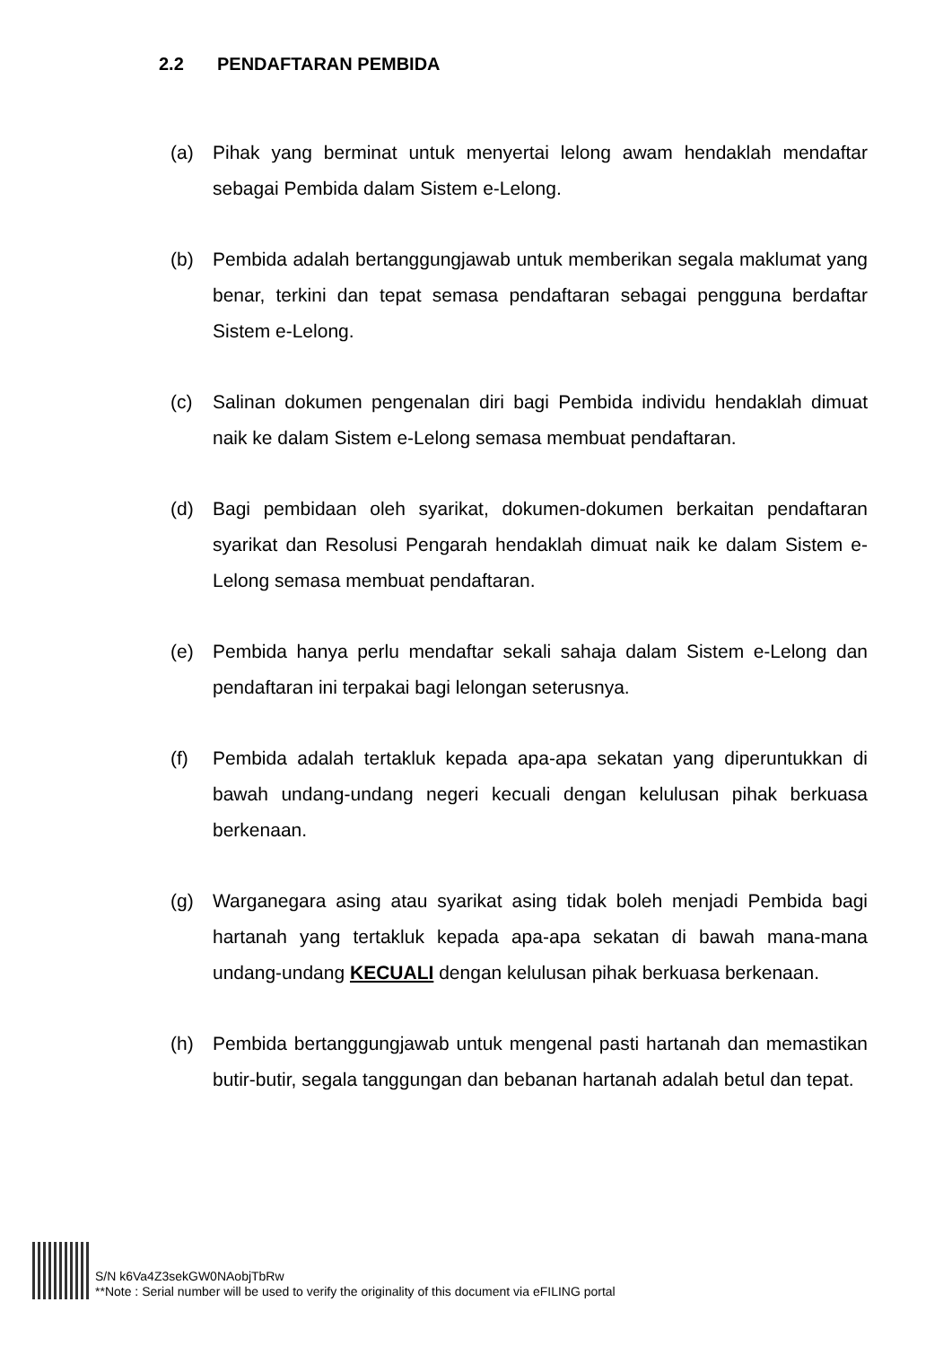2.2 PENDAFTARAN PEMBIDA
(a) Pihak yang berminat untuk menyertai lelong awam hendaklah mendaftar sebagai Pembida dalam Sistem e-Lelong.
(b) Pembida adalah bertanggungjawab untuk memberikan segala maklumat yang benar, terkini dan tepat semasa pendaftaran sebagai pengguna berdaftar Sistem e-Lelong.
(c) Salinan dokumen pengenalan diri bagi Pembida individu hendaklah dimuat naik ke dalam Sistem e-Lelong semasa membuat pendaftaran.
(d) Bagi pembidaan oleh syarikat, dokumen-dokumen berkaitan pendaftaran syarikat dan Resolusi Pengarah hendaklah dimuat naik ke dalam Sistem e-Lelong semasa membuat pendaftaran.
(e) Pembida hanya perlu mendaftar sekali sahaja dalam Sistem e-Lelong dan pendaftaran ini terpakai bagi lelongan seterusnya.
(f) Pembida adalah tertakluk kepada apa-apa sekatan yang diperuntukkan di bawah undang-undang negeri kecuali dengan kelulusan pihak berkuasa berkenaan.
(g) Warganegara asing atau syarikat asing tidak boleh menjadi Pembida bagi hartanah yang tertakluk kepada apa-apa sekatan di bawah mana-mana undang-undang KECUALI dengan kelulusan pihak berkuasa berkenaan.
(h) Pembida bertanggungjawab untuk mengenal pasti hartanah dan memastikan butir-butir, segala tanggungan dan bebanan hartanah adalah betul dan tepat.
S/N k6Va4Z3sekGW0NAobjTbRw
**Note : Serial number will be used to verify the originality of this document via eFILING portal